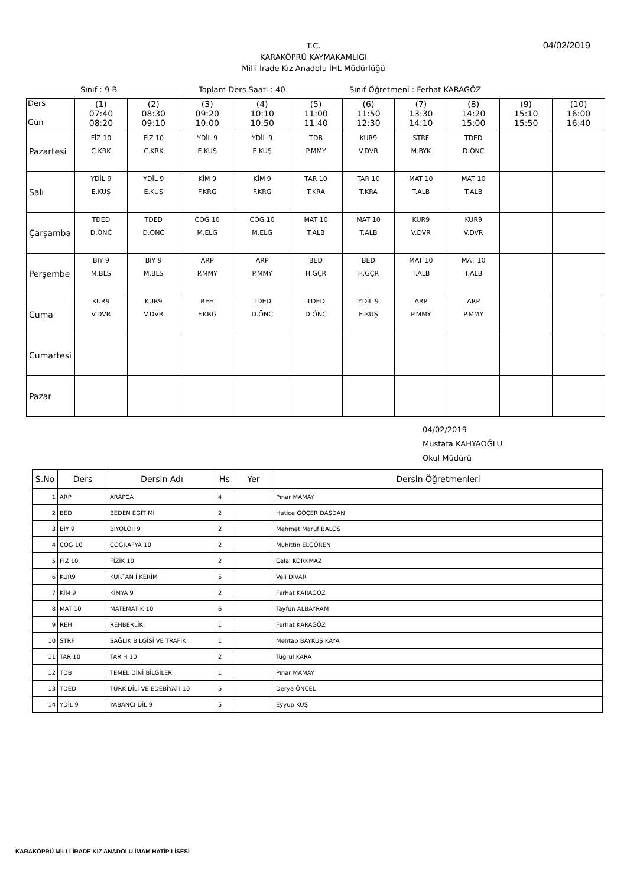04/02/2019
T.C.
KARAKÖPRÜ KAYMAKAMLIĞI
Milli İrade Kız Anadolu İHL Müdürlüğü
Sınıf : 9-B Toplam Ders Saati : 40 Sınıf Öğretmeni : Ferhat KARAGÖZ
| Ders Gün | (1) 07:40 08:20 | (2) 08:30 09:10 | (3) 09:20 10:00 | (4) 10:10 10:50 | (5) 11:00 11:40 | (6) 11:50 12:30 | (7) 13:30 14:10 | (8) 14:20 15:00 | (9) 15:10 15:50 | (10) 16:00 16:40 |
| --- | --- | --- | --- | --- | --- | --- | --- | --- | --- | --- |
| Pazartesi | FİZ 10 C.KRK | FİZ 10 C.KRK | YDİL 9 E.KUŞ | YDİL 9 E.KUŞ | TDB P.MMY | KUR9 V.DVR | STRF M.BYK | TDED D.ÖNC | | |
| Salı | YDİL 9 E.KUŞ | YDİL 9 E.KUŞ | KİM 9 F.KRG | KİM 9 F.KRG | TAR 10 T.KRA | TAR 10 T.KRA | MAT 10 T.ALB | MAT 10 T.ALB | | |
| Çarşamba | TDED D.ÖNC | TDED D.ÖNC | COĞ 10 M.ELG | COĞ 10 M.ELG | MAT 10 T.ALB | MAT 10 T.ALB | KUR9 V.DVR | KUR9 V.DVR | | |
| Perşembe | BİY 9 M.BLS | BİY 9 M.BLS | ARP P.MMY | ARP P.MMY | BED H.GÇR | BED H.GÇR | MAT 10 T.ALB | MAT 10 T.ALB | | |
| Cuma | KUR9 V.DVR | KUR9 V.DVR | REH F.KRG | TDED D.ÖNC | TDED D.ÖNC | YDİL 9 E.KUŞ | ARP P.MMY | ARP P.MMY | | |
| Cumartesi | | | | | | | | | | |
| Pazar | | | | | | | | | | |
04/02/2019
Mustafa KAHYAOĞLU
Okul Müdürü
| S.No | Ders | Dersin Adı | Hs | Yer | Dersin Öğretmenleri |
| --- | --- | --- | --- | --- | --- |
| 1 | ARP | ARAPÇA | 4 | | Pınar MAMAY |
| 2 | BED | BEDEN EĞİTİMİ | 2 | | Hatice GÖÇER DAŞDAN |
| 3 | BİY 9 | BİYOLOJİ 9 | 2 | | Mehmet Maruf BALOS |
| 4 | COĞ 10 | COĞRAFYA 10 | 2 | | Muhittin ELGÖREN |
| 5 | FİZ 10 | FİZİK 10 | 2 | | Celal KORKMAZ |
| 6 | KUR9 | KUR`AN İ KERİM | 5 | | Veli DİVAR |
| 7 | KİM 9 | KİMYA 9 | 2 | | Ferhat KARAGÖZ |
| 8 | MAT 10 | MATEMATİK 10 | 6 | | Tayfun ALBAYRAM |
| 9 | REH | REHBERLİK | 1 | | Ferhat KARAGÖZ |
| 10 | STRF | SAĞLIK BİLGİSİ VE TRAFİK | 1 | | Mehtap BAYKUŞ KAYA |
| 11 | TAR 10 | TARİH 10 | 2 | | Tuğrul KARA |
| 12 | TDB | TEMEL DİNİ BİLGİLER | 1 | | Pınar MAMAY |
| 13 | TDED | TÜRK DİLİ VE EDEBİYATI 10 | 5 | | Derya ÖNCEL |
| 14 | YDİL 9 | YABANCI DİL 9 | 5 | | Eyyup KUŞ |
KARAKÖPRÜ MİLLİ İRADE KIZ ANADOLU İMAM HATİP LİSESİ